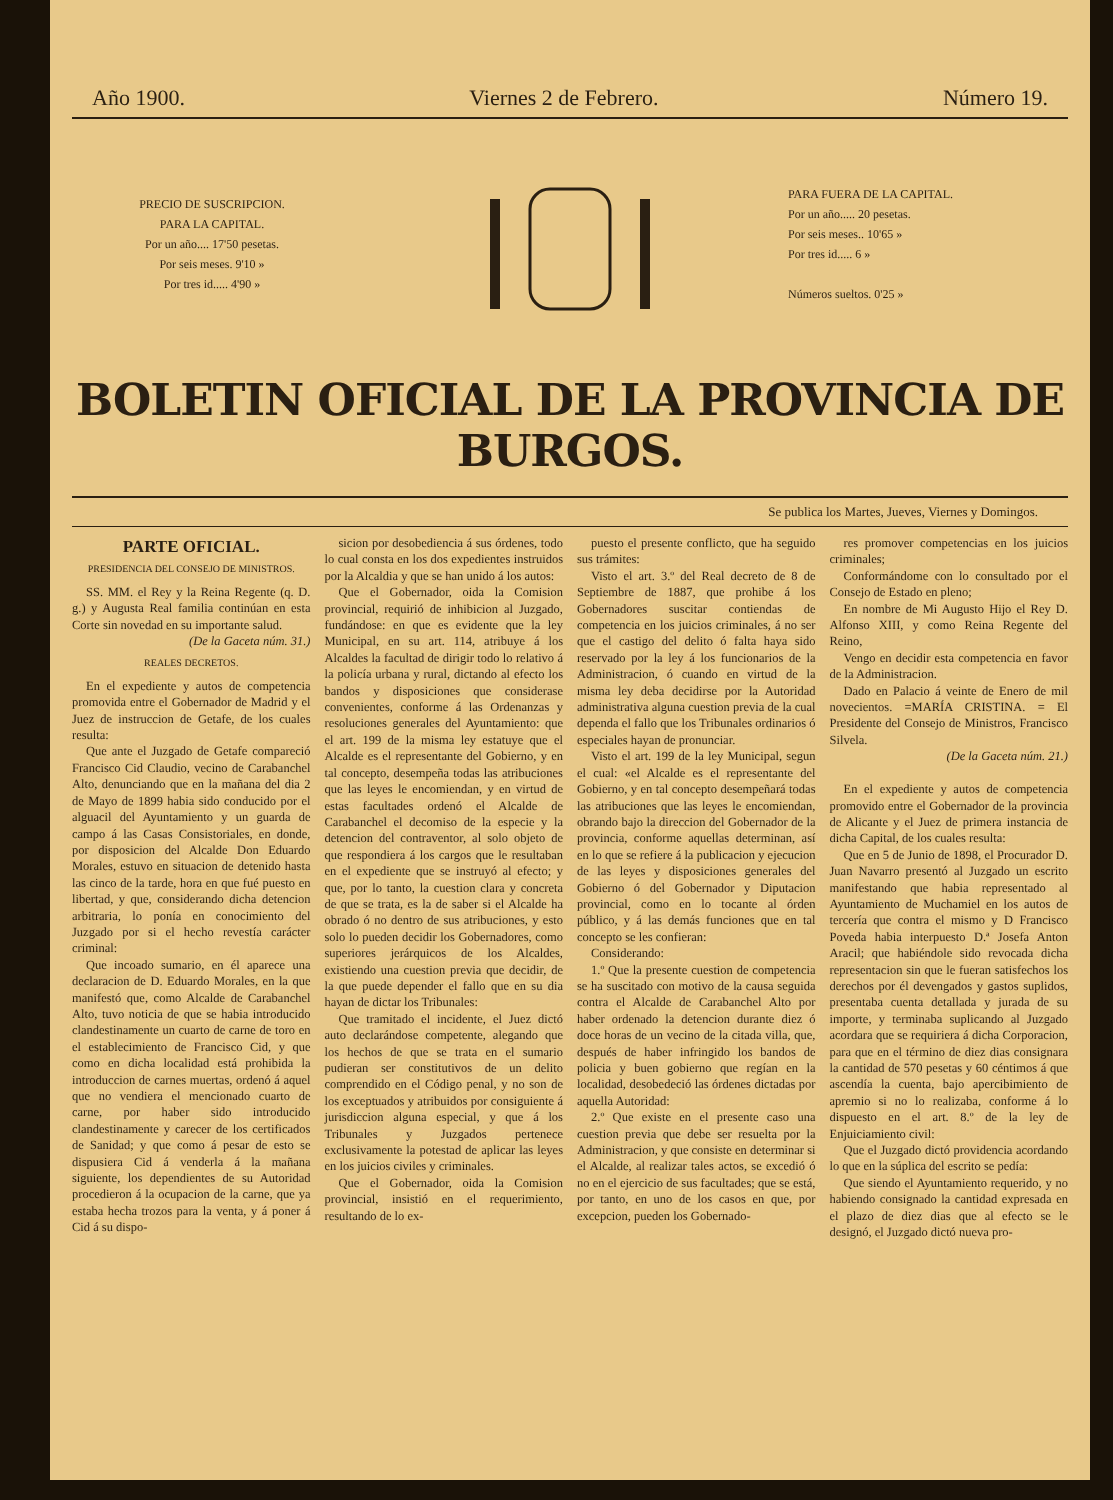Año 1900. Viernes 2 de Febrero. Número 19.
PRECIO DE SUSCRIPCION.
PARA LA CAPITAL.
Por un año.... 17'50 pesetas.
Por seis meses. 9'10 »
Por tres id..... 4'90 »
PARA FUERA DE LA CAPITAL.
Por un año..... 20 pesetas.
Por seis meses.. 10'65 »
Por tres id..... 6 »
Números sueltos. 0'25 »
BOLETIN OFICIAL DE LA PROVINCIA DE BURGOS.
Se publica los Martes, Jueves, Viernes y Domingos.
PARTE OFICIAL.
PRESIDENCIA DEL CONSEJO DE MINISTROS.
SS. MM. el Rey y la Reina Regente (q. D. g.) y Augusta Real familia continúan en esta Corte sin novedad en su importante salud.
(De la Gaceta núm. 31.)
REALES DECRETOS.
En el expediente y autos de competencia promovida entre el Gobernador de Madrid y el Juez de instruccion de Getafe, de los cuales resulta:
Que ante el Juzgado de Getafe compareció Francisco Cid Claudio, vecino de Carabanchel Alto, denunciando que en la mañana del dia 2 de Mayo de 1899 habia sido conducido por el alguacil del Ayuntamiento y un guarda de campo á las Casas Consistoriales, en donde, por disposicion del Alcalde Don Eduardo Morales, estuvo en situacion de detenido hasta las cinco de la tarde, hora en que fué puesto en libertad, y que, considerando dicha detencion arbitraria, lo ponía en conocimiento del Juzgado por si el hecho revestía carácter criminal:
Que incoado sumario, en él aparece una declaracion de D. Eduardo Morales, en la que manifestó que, como Alcalde de Carabanchel Alto, tuvo noticia de que se habia introducido clandestinamente un cuarto de carne de toro en el establecimiento de Francisco Cid, y que como en dicha localidad está prohibida la introduccion de carnes muertas, ordenó á aquel que no vendiera el mencionado cuarto de carne, por haber sido introducido clandestinamente y carecer de los certificados de Sanidad; y que como á pesar de esto se dispusiera Cid á venderla á la mañana siguiente, los dependientes de su Autoridad procedieron á la ocupacion de la carne, que ya estaba hecha trozos para la venta, y á poner á Cid á su dispo-
sicion por desobediencia á sus órdenes, todo lo cual consta en los dos expedientes instruidos por la Alcaldia y que se han unido á los autos:
Que el Gobernador, oida la Comision provincial, requirió de inhibicion al Juzgado, fundándose: en que es evidente que la ley Municipal, en su art. 114, atribuye á los Alcaldes la facultad de dirigir todo lo relativo á la policía urbana y rural, dictando al efecto los bandos y disposiciones que considerase convenientes, conforme á las Ordenanzas y resoluciones generales del Ayuntamiento: que el art. 199 de la misma ley estatuye que el Alcalde es el representante del Gobierno, y en tal concepto, desempeña todas las atribuciones que las leyes le encomiendan, y en virtud de estas facultades ordenó el Alcalde de Carabanchel el decomiso de la especie y la detencion del contraventor, al solo objeto de que respondiera á los cargos que le resultaban en el expediente que se instruyó al efecto; y que, por lo tanto, la cuestion clara y concreta de que se trata, es la de saber si el Alcalde ha obrado ó no dentro de sus atribuciones, y esto solo lo pueden decidir los Gobernadores, como superiores jerárquicos de los Alcaldes, existiendo una cuestion previa que decidir, de la que puede depender el fallo que en su dia hayan de dictar los Tribunales:
Que tramitado el incidente, el Juez dictó auto declarándose competente, alegando que los hechos de que se trata en el sumario pudieran ser constitutivos de un delito comprendido en el Código penal, y no son de los exceptuados y atribuidos por consiguiente á jurisdiccion alguna especial, y que á los Tribunales y Juzgados pertenece exclusivamente la potestad de aplicar las leyes en los juicios civiles y criminales.
Que el Gobernador, oida la Comision provincial, insistió en el requerimiento, resultando de lo ex-
puesto el presente conflicto, que ha seguido sus trámites:
Visto el art. 3.º del Real decreto de 8 de Septiembre de 1887, que prohibe á los Gobernadores suscitar contiendas de competencia en los juicios criminales, á no ser que el castigo del delito ó falta haya sido reservado por la ley á los funcionarios de la Administracion, ó cuando en virtud de la misma ley deba decidirse por la Autoridad administrativa alguna cuestion previa de la cual dependa el fallo que los Tribunales ordinarios ó especiales hayan de pronunciar.
Visto el art. 199 de la ley Municipal, segun el cual: «el Alcalde es el representante del Gobierno, y en tal concepto desempeñará todas las atribuciones que las leyes le encomiendan, obrando bajo la direccion del Gobernador de la provincia, conforme aquellas determinan, así en lo que se refiere á la publicacion y ejecucion de las leyes y disposiciones generales del Gobierno ó del Gobernador y Diputacion provincial, como en lo tocante al órden público, y á las demás funciones que en tal concepto se les confieran:
Considerando:
1.º Que la presente cuestion de competencia se ha suscitado con motivo de la causa seguida contra el Alcalde de Carabanchel Alto por haber ordenado la detencion durante diez ó doce horas de un vecino de la citada villa, que, después de haber infringido los bandos de policia y buen gobierno que regían en la localidad, desobedeció las órdenes dictadas por aquella Autoridad:
2.º Que existe en el presente caso una cuestion previa que debe ser resuelta por la Administracion, y que consiste en determinar si el Alcalde, al realizar tales actos, se excedió ó no en el ejercicio de sus facultades; que se está, por tanto, en uno de los casos en que, por excepcion, pueden los Gobernado-
res promover competencias en los juicios criminales;
Conformándome con lo consultado por el Consejo de Estado en pleno;
En nombre de Mi Augusto Hijo el Rey D. Alfonso XIII, y como Reina Regente del Reino,
Vengo en decidir esta competencia en favor de la Administracion.
Dado en Palacio á veinte de Enero de mil novecientos. =MARÍA CRISTINA. = El Presidente del Consejo de Ministros, Francisco Silvela.
(De la Gaceta núm. 21.)
En el expediente y autos de competencia promovido entre el Gobernador de la provincia de Alicante y el Juez de primera instancia de dicha Capital, de los cuales resulta:
Que en 5 de Junio de 1898, el Procurador D. Juan Navarro presentó al Juzgado un escrito manifestando que habia representado al Ayuntamiento de Muchamiel en los autos de tercería que contra el mismo y D Francisco Poveda habia interpuesto D.ª Josefa Anton Aracil; que habiéndole sido revocada dicha representacion sin que le fueran satisfechos los derechos por él devengados y gastos suplidos, presentaba cuenta detallada y jurada de su importe, y terminaba suplicando al Juzgado acordara que se requiriera á dicha Corporacion, para que en el término de diez dias consignara la cantidad de 570 pesetas y 60 céntimos á que ascendía la cuenta, bajo apercibimiento de apremio si no lo realizaba, conforme á lo dispuesto en el art. 8.º de la ley de Enjuiciamiento civil:
Que el Juzgado dictó providencia acordando lo que en la súplica del escrito se pedía:
Que siendo el Ayuntamiento requerido, y no habiendo consignado la cantidad expresada en el plazo de diez dias que al efecto se le designó, el Juzgado dictó nueva pro-